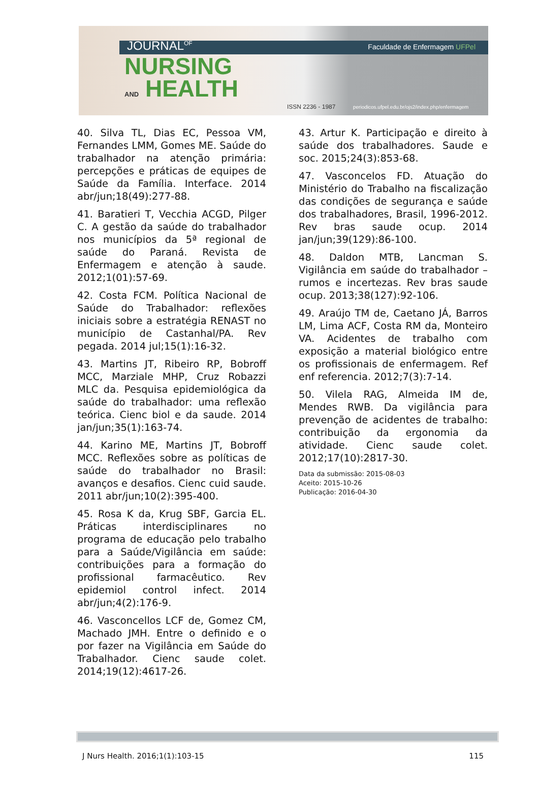JOURNAL<sup>OF</sup>
NURSING
AND HEALTH
Faculdade de Enfermagem UFPel
ISSN 2236 - 1987
periodicos.ufpel.edu.br/ojs2/index.php/enfermagem
40. Silva TL, Dias EC, Pessoa VM, Fernandes LMM, Gomes ME. Saúde do trabalhador na atenção primária: percepções e práticas de equipes de Saúde da Família. Interface. 2014 abr/jun;18(49):277-88.
41. Baratieri T, Vecchia ACGD, Pilger C. A gestão da saúde do trabalhador nos municípios da 5ª regional de saúde do Paraná. Revista de Enfermagem e atenção à saude. 2012;1(01):57-69.
42. Costa FCM. Política Nacional de Saúde do Trabalhador: reflexões iniciais sobre a estratégia RENAST no município de Castanhal/PA. Rev pegada. 2014 jul;15(1):16-32.
43. Martins JT, Ribeiro RP, Bobroff MCC, Marziale MHP, Cruz Robazzi MLC da. Pesquisa epidemiológica da saúde do trabalhador: uma reflexão teórica. Cienc biol e da saude. 2014 jan/jun;35(1):163-74.
44. Karino ME, Martins JT, Bobroff MCC. Reflexões sobre as políticas de saúde do trabalhador no Brasil: avanços e desafios. Cienc cuid saude. 2011 abr/jun;10(2):395-400.
45. Rosa K da, Krug SBF, Garcia EL. Práticas interdisciplinares no programa de educação pelo trabalho para a Saúde/Vigilância em saúde: contribuições para a formação do profissional farmacêutico. Rev epidemiol control infect. 2014 abr/jun;4(2):176-9.
46. Vasconcellos LCF de, Gomez CM, Machado JMH. Entre o definido e o por fazer na Vigilância em Saúde do Trabalhador. Cienc saude colet. 2014;19(12):4617-26.
43. Artur K. Participação e direito à saúde dos trabalhadores. Saude e soc. 2015;24(3):853-68.
47. Vasconcelos FD. Atuação do Ministério do Trabalho na fiscalização das condições de segurança e saúde dos trabalhadores, Brasil, 1996-2012. Rev bras saude ocup. 2014 jan/jun;39(129):86-100.
48. Daldon MTB, Lancman S. Vigilância em saúde do trabalhador – rumos e incertezas. Rev bras saude ocup. 2013;38(127):92-106.
49. Araújo TM de, Caetano JÁ, Barros LM, Lima ACF, Costa RM da, Monteiro VA. Acidentes de trabalho com exposição a material biológico entre os profissionais de enfermagem. Ref enf referencia. 2012;7(3):7-14.
50. Vilela RAG, Almeida IM de, Mendes RWB. Da vigilância para prevenção de acidentes de trabalho: contribuição da ergonomia da atividade. Cienc saude colet. 2012;17(10):2817-30.
Data da submissão: 2015-08-03
Aceito: 2015-10-26
Publicação: 2016-04-30
J Nurs Health. 2016;1(1):103-15 115